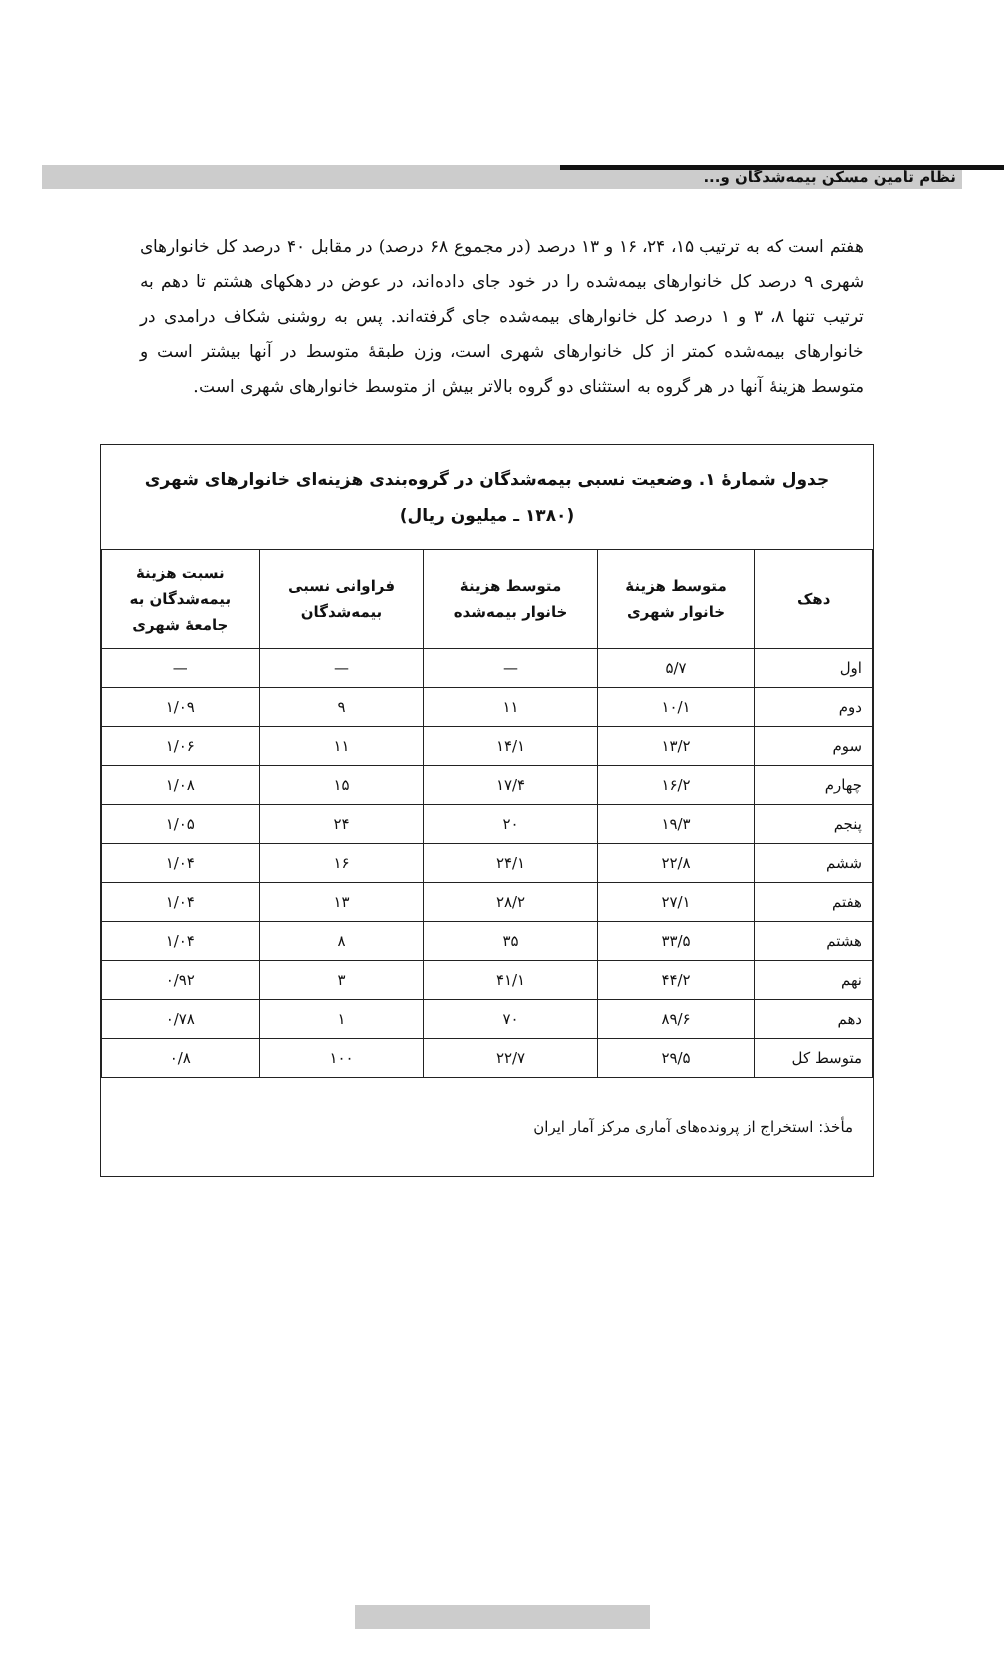نظام تأمین مسکن بیمه‌شدگان و...
هفتم است که به ترتیب ۱۵، ۲۴، ۱۶ و ۱۳ درصد (در مجموع ۶۸ درصد) در مقابل ۴۰ درصد کل خانوارهای شهری ۹ درصد کل خانوارهای بیمه‌شده را در خود جای داده‌اند، در عوض در دهکهای هشتم تا دهم به ترتیب تنها ۸، ۳ و ۱ درصد کل خانوارهای بیمه‌شده جای گرفته‌اند. پس به روشنی شکاف درامدی در خانوارهای بیمه‌شده کمتر از کل خانوارهای شهری است، وزن طبقهٔ متوسط در آنها بیشتر است و متوسط هزینهٔ آنها در هر گروه به استثنای دو گروه بالاتر بیش از متوسط خانوارهای شهری است.
جدول شمارهٔ ۱. وضعیت نسبی بیمه‌شدگان در گروه‌بندی هزینه‌ای خانوارهای شهری
(۱۳۸۰ ـ میلیون ریال)
| دهک | متوسط هزینهٔ خانوار شهری | متوسط هزینهٔ خانوار بیمه‌شده | فراوانی نسبی بیمه‌شدگان | نسبت هزینهٔ بیمه‌شدگان به جامعهٔ شهری |
| --- | --- | --- | --- | --- |
| اول | ۵/۷ | — | — | — |
| دوم | ۱۰/۱ | ۱۱ | ۹ | ۱/۰۹ |
| سوم | ۱۳/۲ | ۱۴/۱ | ۱۱ | ۱/۰۶ |
| چهارم | ۱۶/۲ | ۱۷/۴ | ۱۵ | ۱/۰۸ |
| پنجم | ۱۹/۳ | ۲۰ | ۲۴ | ۱/۰۵ |
| ششم | ۲۲/۸ | ۲۴/۱ | ۱۶ | ۱/۰۴ |
| هفتم | ۲۷/۱ | ۲۸/۲ | ۱۳ | ۱/۰۴ |
| هشتم | ۳۳/۵ | ۳۵ | ۸ | ۱/۰۴ |
| نهم | ۴۴/۲ | ۴۱/۱ | ۳ | ۰/۹۲ |
| دهم | ۸۹/۶ | ۷۰ | ۱ | ۰/۷۸ |
| متوسط کل | ۲۹/۵ | ۲۲/۷ | ۱۰۰ | ۰/۸ |
مأخذ: استخراج از پرونده‌های آماری مرکز آمار ایران